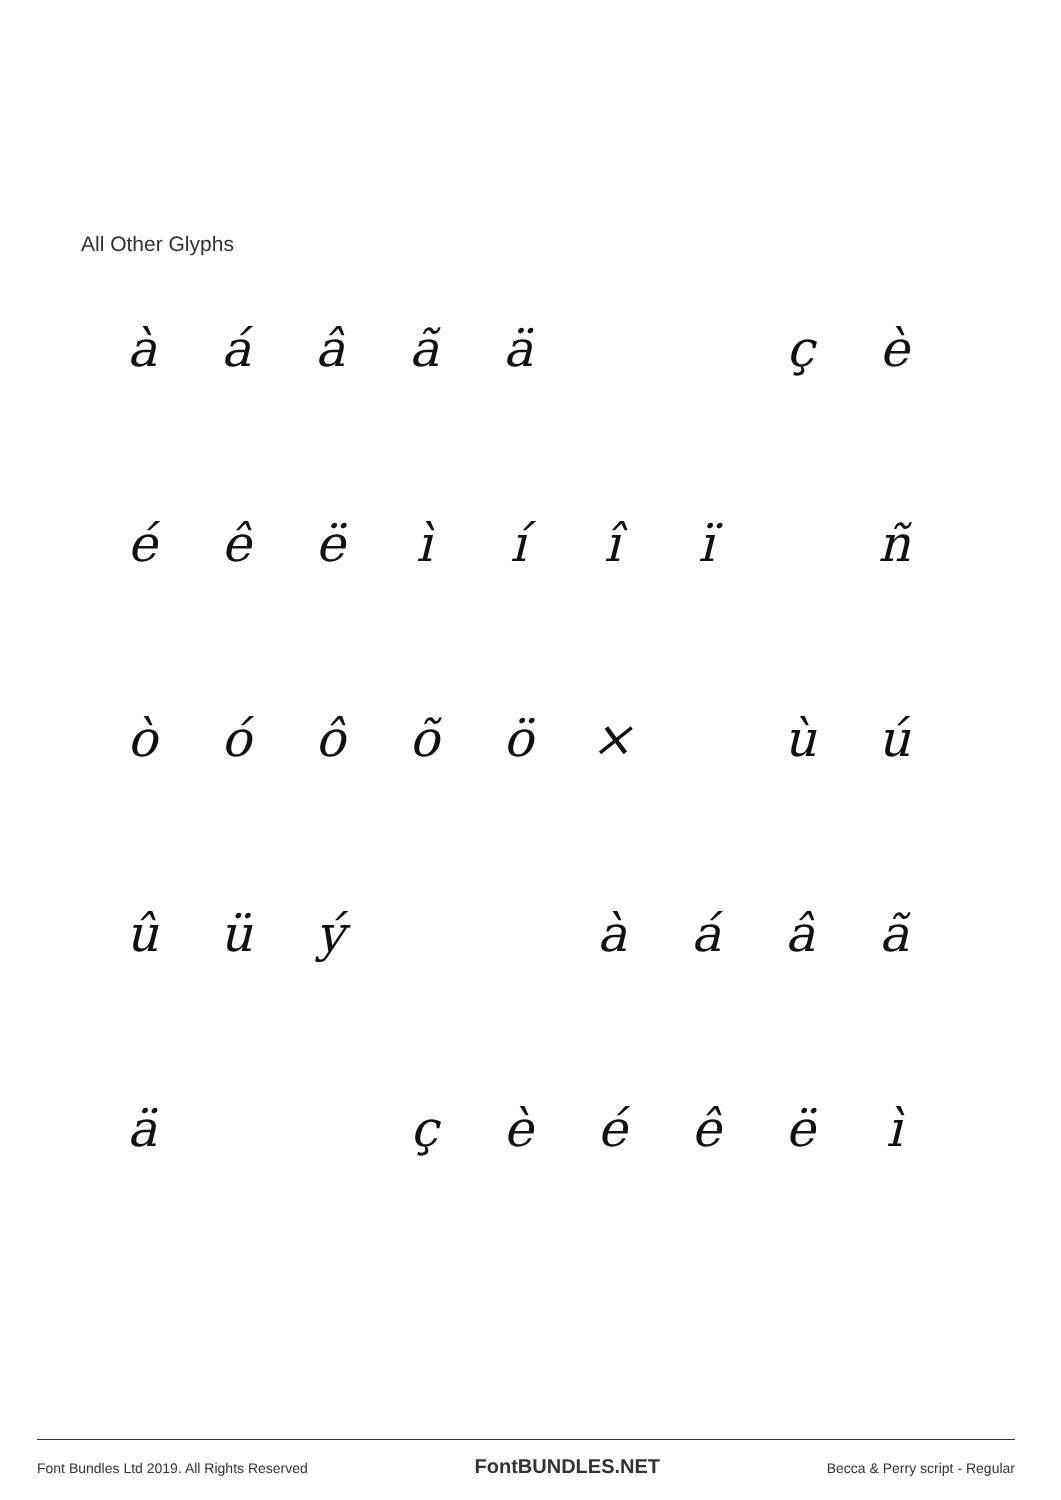All Other Glyphs
à á â ã ä ç è
é ê ë ì í î ï ñ
ò ó ô õ ö × ù ú
û ü ý à á â ã
ä ç è é ê ë ì
Font Bundles Ltd 2019. All Rights Reserved FontBUNDLES.NET Becca & Perry script - Regular